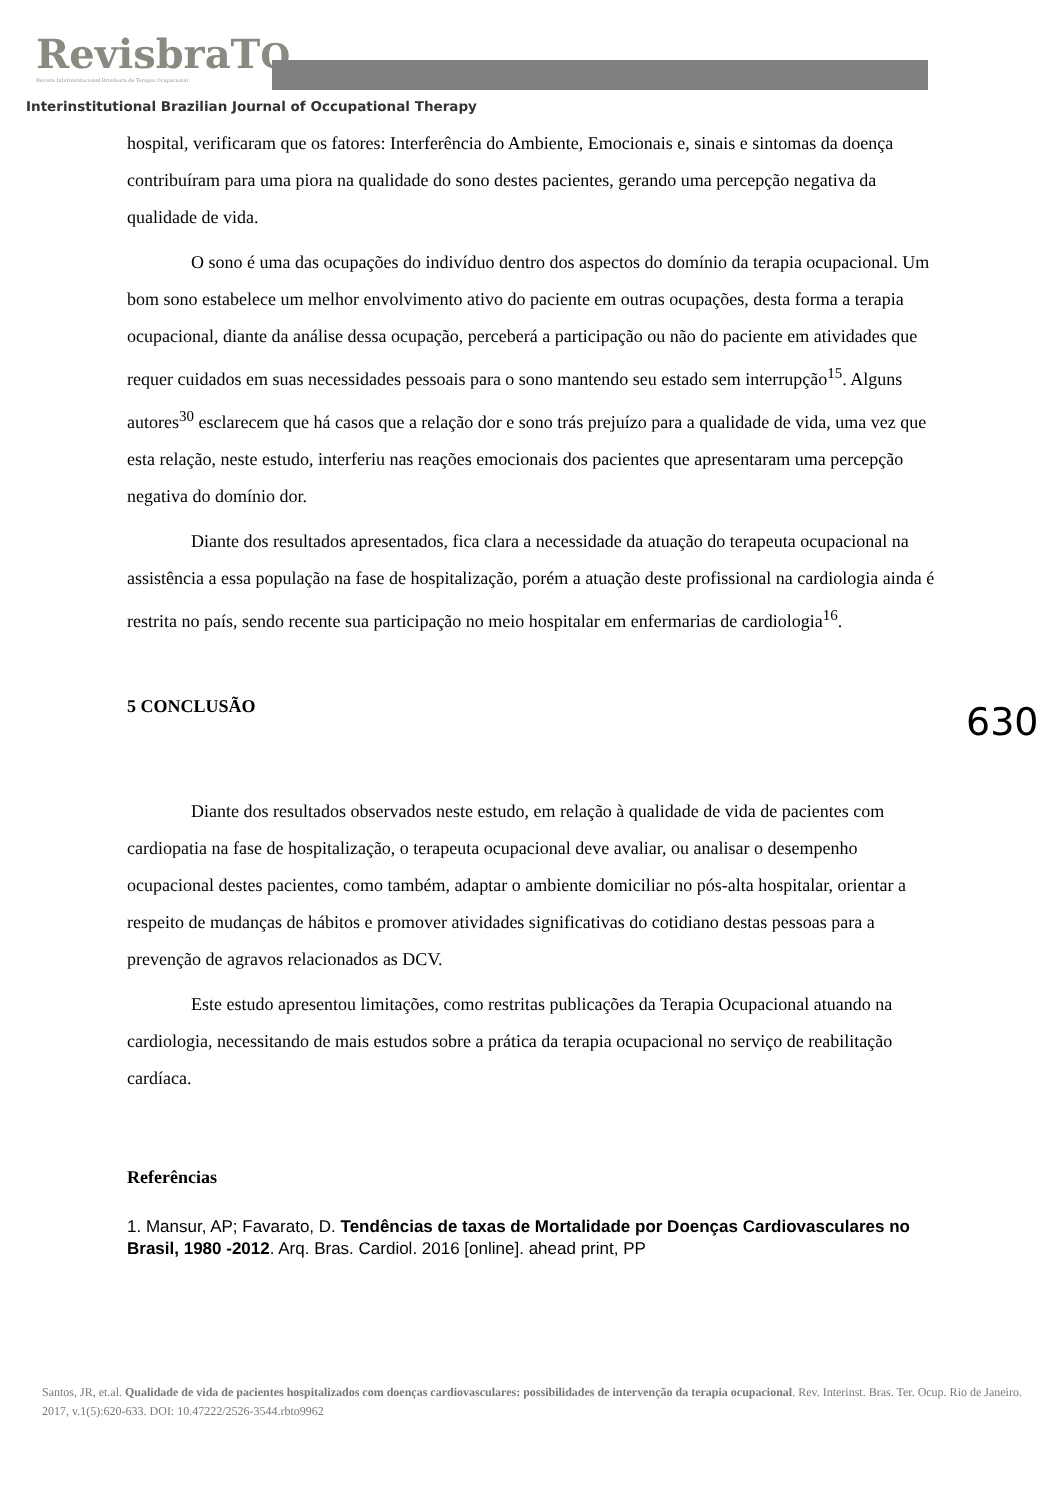RevisbraTO
Revista Interinstitucional Brasileira de Terapia Ocupacional
Interinstitutional Brazilian Journal of Occupational Therapy
630
hospital, verificaram que os fatores: Interferência do Ambiente, Emocionais e, sinais e sintomas da doença contribuíram para uma piora na qualidade do sono destes pacientes, gerando uma percepção negativa da qualidade de vida.
O sono é uma das ocupações do indivíduo dentro dos aspectos do domínio da terapia ocupacional. Um bom sono estabelece um melhor envolvimento ativo do paciente em outras ocupações, desta forma a terapia ocupacional, diante da análise dessa ocupação, perceberá a participação ou não do paciente em atividades que requer cuidados em suas necessidades pessoais para o sono mantendo seu estado sem interrupção<sup>15</sup>. Alguns autores<sup>30</sup> esclarecem que há casos que a relação dor e sono trás prejuízo para a qualidade de vida, uma vez que esta relação, neste estudo, interferiu nas reações emocionais dos pacientes que apresentaram uma percepção negativa do domínio dor.
Diante dos resultados apresentados, fica clara a necessidade da atuação do terapeuta ocupacional na assistência a essa população na fase de hospitalização, porém a atuação deste profissional na cardiologia ainda é restrita no país, sendo recente sua participação no meio hospitalar em enfermarias de cardiologia<sup>16</sup>.
5 CONCLUSÃO
Diante dos resultados observados neste estudo, em relação à qualidade de vida de pacientes com cardiopatia na fase de hospitalização, o terapeuta ocupacional deve avaliar, ou analisar o desempenho ocupacional destes pacientes, como também, adaptar o ambiente domiciliar no pós-alta hospitalar, orientar a respeito de mudanças de hábitos e promover atividades significativas do cotidiano destas pessoas para a prevenção de agravos relacionados as DCV.
Este estudo apresentou limitações, como restritas publicações da Terapia Ocupacional atuando na cardiologia, necessitando de mais estudos sobre a prática da terapia ocupacional no serviço de reabilitação cardíaca.
Referências
1. Mansur, AP; Favarato, D. Tendências de taxas de Mortalidade por Doenças Cardiovasculares no Brasil, 1980 -2012. Arq. Bras. Cardiol. 2016 [online]. ahead print, PP
Santos, JR, et.al. Qualidade de vida de pacientes hospitalizados com doenças cardiovasculares: possibilidades de intervenção da terapia ocupacional. Rev. Interinst. Bras. Ter. Ocup. Rio de Janeiro. 2017, v.1(5):620-633. DOI: 10.47222/2526-3544.rbto9962